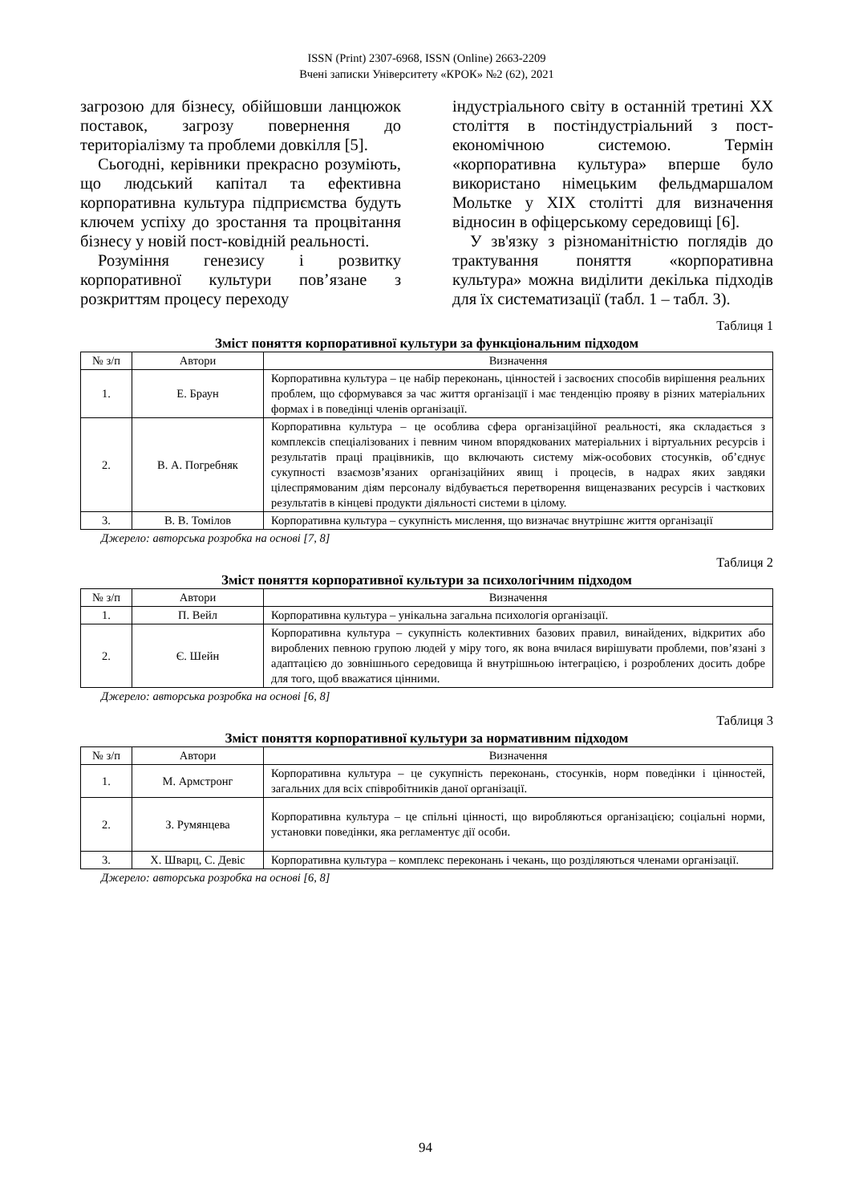ISSN (Print) 2307-6968, ISSN (Online) 2663-2209
Вчені записки Університету «КРОК» №2 (62), 2021
загрозою для бізнесу, обійшовши ланцюжок поставок, загрозу повернення до територіалізму та проблеми довкілля [5].
Сьогодні, керівники прекрасно розуміють, що людський капітал та ефективна корпоративна культура підприємства будуть ключем успіху до зростання та процвітання бізнесу у новій пост-ковідній реальності.
Розуміння генезису і розвитку корпоративної культури пов’язане з розкриттям процесу переходу
індустріального світу в останній третині XX століття в постіндустріальний з пост-економічною системою. Термін «корпоративна культура» вперше було використано німецьким фельдмаршалом Мольтке у XIX столітті для визначення відносин в офіцерському середовищі [6].
У зв'язку з різноманітністю поглядів до трактування поняття «корпоративна культура» можна виділити декілька підходів для їх систематизації (табл. 1 – табл. 3).
Таблиця 1
Зміст поняття корпоративної культури за функціональним підходом
| № з/п | Автори | Визначення |
| --- | --- | --- |
| 1. | Е. Браун | Корпоративна культура – це набір переконань, цінностей і засвоєних способів вирішення реальних проблем, що сформувався за час життя організації і має тенденцію прояву в різних матеріальних формах і в поведінці членів організації. |
| 2. | В. А. Погребняк | Корпоративна культура – це особлива сфера організаційної реальності, яка складається з комплексів спеціалізованих і певним чином впорядкованих матеріальних і віртуальних ресурсів і результатів праці працівників, що включають систему між-особових стосунків, об’єднує сукупності взаємозв’язаних організаційних явищ і процесів, в надрах яких завдяки цілеспрямованим діям персоналу відбувається перетворення вищеназваних ресурсів і часткових результатів в кінцеві продукти діяльності системи в цілому. |
| 3. | В. В. Томілов | Корпоративна культура – сукупність мислення, що визначає внутрішнє життя організації |
Джерело: авторська розробка на основі [7, 8]
Таблиця 2
Зміст поняття корпоративної культури за психологічним підходом
| № з/п | Автори | Визначення |
| --- | --- | --- |
| 1. | П. Вейл | Корпоративна культура – унікальна загальна психологія організації. |
| 2. | Є. Шейн | Корпоративна культура – сукупність колективних базових правил, винайдених, відкритих або вироблених певною групою людей у міру того, як вона вчилася вирішувати проблеми, пов’язані з адаптацією до зовнішнього середовища й внутрішньою інтеграцією, і розроблених досить добре для того, щоб вважатися цінними. |
Джерело: авторська розробка на основі [6, 8]
Таблиця 3
Зміст поняття корпоративної культури за нормативним підходом
| № з/п | Автори | Визначення |
| --- | --- | --- |
| 1. | М. Армстронг | Корпоративна культура – це сукупність переконань, стосунків, норм поведінки і цінностей, загальних для всіх співробітників даної організації. |
| 2. | З. Румянцева | Корпоративна культура – це спільні цінності, що виробляються організацією; соціальні норми, установки поведінки, яка регламентує дії особи. |
| 3. | Х. Шварц, С. Девіс | Корпоративна культура – комплекс переконань і чекань, що розділяються членами організації. |
Джерело: авторська розробка на основі [6, 8]
94